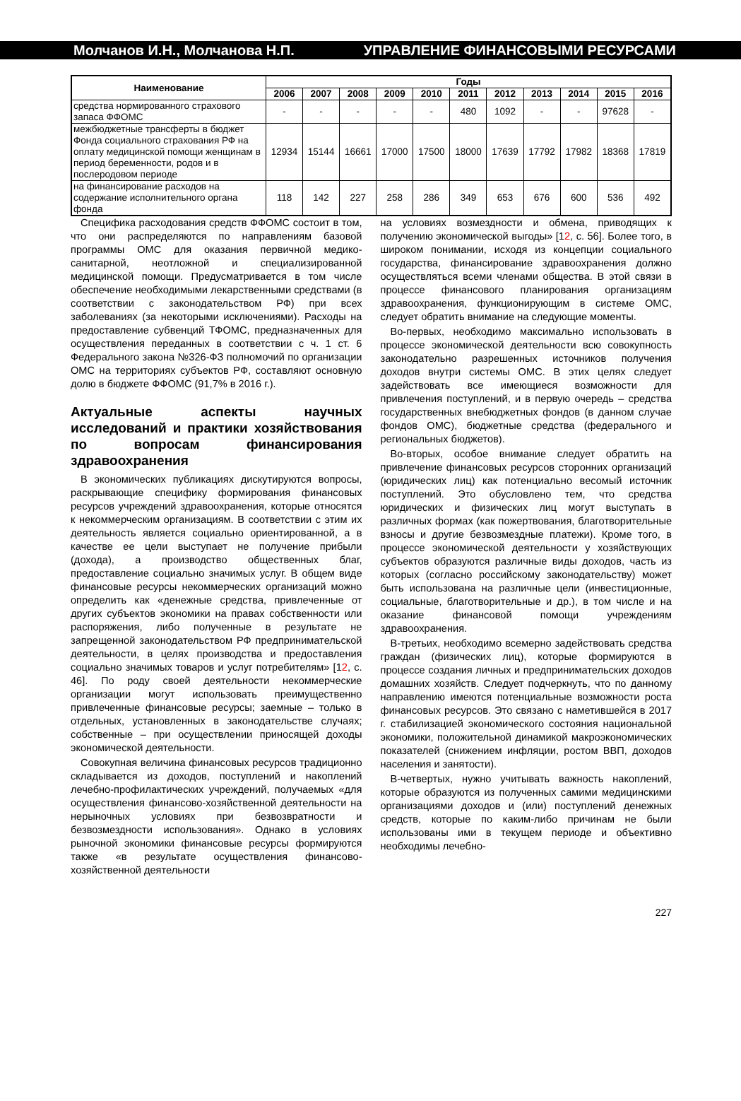Молчанов И.Н., Молчанова Н.П. УПРАВЛЕНИЕ ФИНАНСОВЫМИ РЕСУРСАМИ
| Наименование | Годы | | | | | | | | | | |
| --- | --- | --- | --- | --- | --- | --- | --- | --- | --- | --- | --- |
| | 2006 | 2007 | 2008 | 2009 | 2010 | 2011 | 2012 | 2013 | 2014 | 2015 | 2016 |
| средства нормированного страхового запаса ФФОМС | - | - | - | - | - | 480 | 1092 | - | - | 97628 | - |
| межбюджетные трансферты в бюджет Фонда социального страхования РФ на оплату медицинской помощи женщинам в период беременности, родов и в послеродовом периоде | 12934 | 15144 | 16661 | 17000 | 17500 | 18000 | 17639 | 17792 | 17982 | 18368 | 17819 |
| на финансирование расходов на содержание исполнительного органа фонда | 118 | 142 | 227 | 258 | 286 | 349 | 653 | 676 | 600 | 536 | 492 |
Специфика расходования средств ФФОМС состоит в том, что они распределяются по направлениям базовой программы ОМС для оказания первичной медико-санитарной, неотложной и специализированной медицинской помощи. Предусматривается в том числе обеспечение необходимыми лекарственными средствами (в соответствии с законодательством РФ) при всех заболеваниях (за некоторыми исключениями). Расходы на предоставление субвенций ТФОМС, предназначенных для осуществления переданных в соответствии с ч. 1 ст. 6 Федерального закона №326-ФЗ полномочий по организации ОМС на территориях субъектов РФ, составляют основную долю в бюджете ФФОМС (91,7% в 2016 г.).
Актуальные аспекты научных исследований и практики хозяйствования по вопросам финансирования здравоохранения
В экономических публикациях дискутируются вопросы, раскрывающие специфику формирования финансовых ресурсов учреждений здравоохранения, которые относятся к некоммерческим организациям. В соответствии с этим их деятельность является социально ориентированной, а в качестве ее цели выступает не получение прибыли (дохода), а производство общественных благ, предоставление социально значимых услуг. В общем виде финансовые ресурсы некоммерческих организаций можно определить как «денежные средства, привлеченные от других субъектов экономики на правах собственности или распоряжения, либо полученные в результате не запрещенной законодательством РФ предпринимательской деятельности, в целях производства и предоставления социально значимых товаров и услуг потребителям» [12, с. 46]. По роду своей деятельности некоммерческие организации могут использовать преимущественно привлеченные финансовые ресурсы; заемные – только в отдельных, установленных в законодательстве случаях; собственные – при осуществлении приносящей доходы экономической деятельности.
Совокупная величина финансовых ресурсов традиционно складывается из доходов, поступлений и накоплений лечебно-профилактических учреждений, получаемых «для осуществления финансово-хозяйственной деятельности на нерыночных условиях при безвозвратности и безвозмездности использования». Однако в условиях рыночной экономики финансовые ресурсы формируются также «в результате осуществления финансово-хозяйственной деятельности
на условиях возмездности и обмена, приводящих к получению экономической выгоды» [12, с. 56]. Более того, в широком понимании, исходя из концепции социального государства, финансирование здравоохранения должно осуществляться всеми членами общества. В этой связи в процессе финансового планирования организациям здравоохранения, функционирующим в системе ОМС, следует обратить внимание на следующие моменты.
Во-первых, необходимо максимально использовать в процессе экономической деятельности всю совокупность законодательно разрешенных источников получения доходов внутри системы ОМС. В этих целях следует задействовать все имеющиеся возможности для привлечения поступлений, и в первую очередь – средства государственных внебюджетных фондов (в данном случае фондов ОМС), бюджетные средства (федерального и региональных бюджетов).
Во-вторых, особое внимание следует обратить на привлечение финансовых ресурсов сторонних организаций (юридических лиц) как потенциально весомый источник поступлений. Это обусловлено тем, что средства юридических и физических лиц могут выступать в различных формах (как пожертвования, благотворительные взносы и другие безвозмездные платежи). Кроме того, в процессе экономической деятельности у хозяйствующих субъектов образуются различные виды доходов, часть из которых (согласно российскому законодательству) может быть использована на различные цели (инвестиционные, социальные, благотворительные и др.), в том числе и на оказание финансовой помощи учреждениям здравоохранения.
В-третьих, необходимо всемерно задействовать средства граждан (физических лиц), которые формируются в процессе создания личных и предпринимательских доходов домашних хозяйств. Следует подчеркнуть, что по данному направлению имеются потенциальные возможности роста финансовых ресурсов. Это связано с наметившейся в 2017 г. стабилизацией экономического состояния национальной экономики, положительной динамикой макроэкономических показателей (снижением инфляции, ростом ВВП, доходов населения и занятости).
В-четвертых, нужно учитывать важность накоплений, которые образуются из полученных самими медицинскими организациями доходов и (или) поступлений денежных средств, которые по каким-либо причинам не были использованы ими в текущем периоде и объективно необходимы лечебно-
227